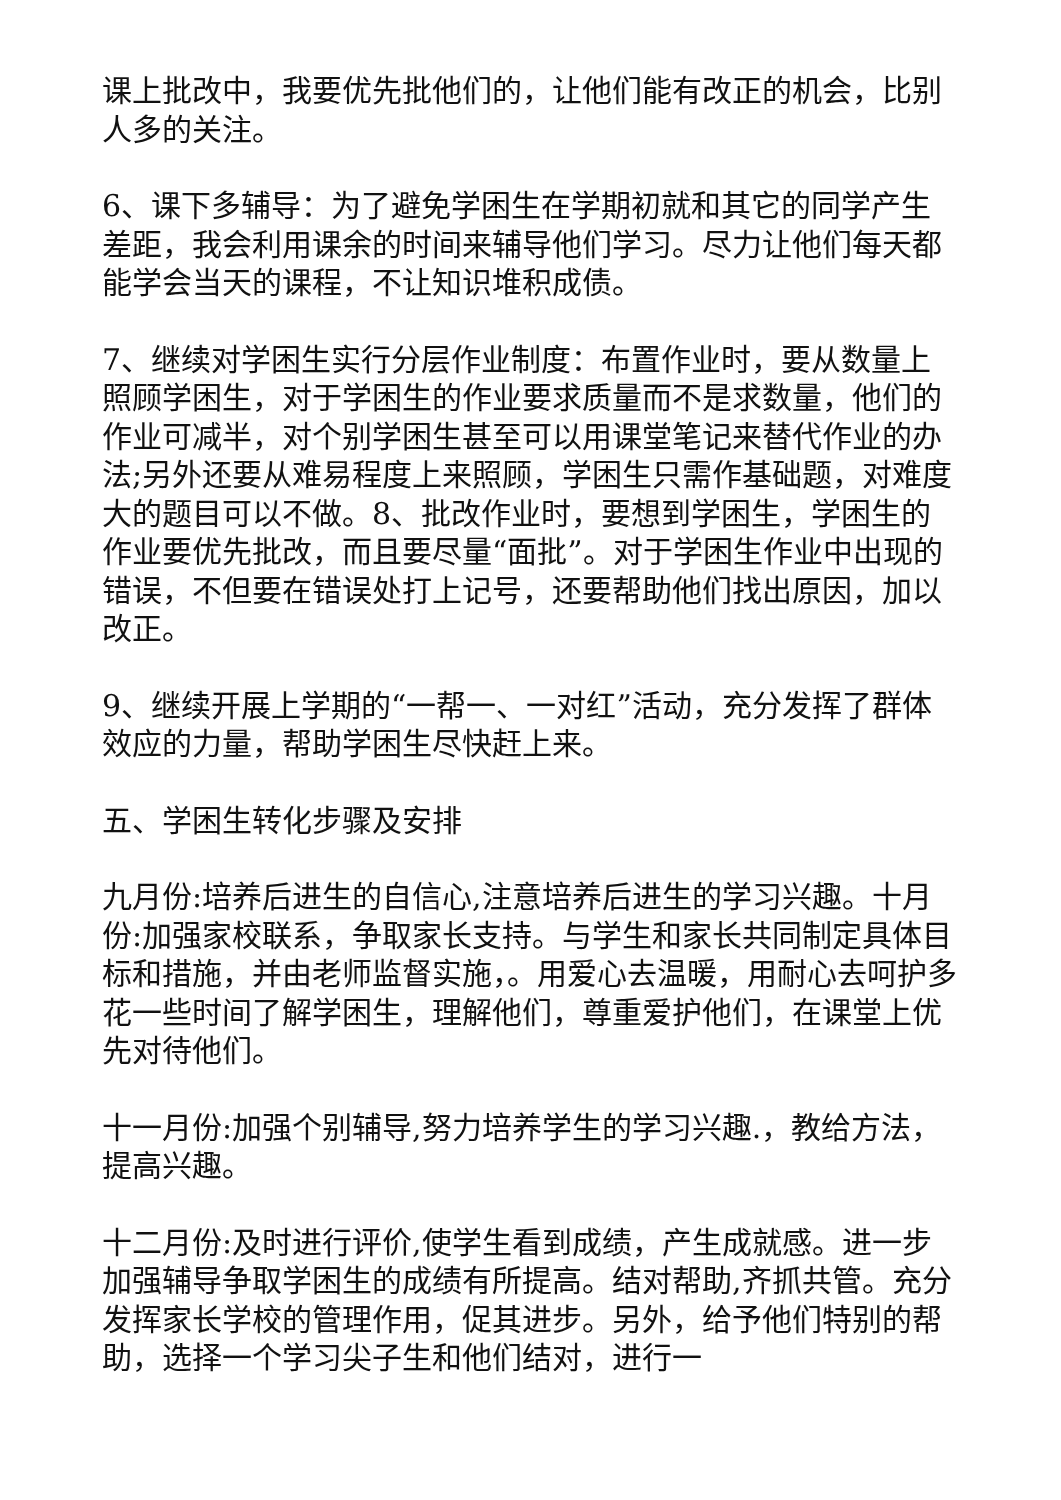课上批改中，我要优先批他们的，让他们能有改正的机会，比别人多的关注。
6、课下多辅导：为了避免学困生在学期初就和其它的同学产生差距，我会利用课余的时间来辅导他们学习。尽力让他们每天都能学会当天的课程，不让知识堆积成债。
7、继续对学困生实行分层作业制度：布置作业时，要从数量上照顾学困生，对于学困生的作业要求质量而不是求数量，他们的作业可减半，对个别学困生甚至可以用课堂笔记来替代作业的办法;另外还要从难易程度上来照顾，学困生只需作基础题，对难度大的题目可以不做。8、批改作业时，要想到学困生，学困生的作业要优先批改，而且要尽量“面批”。对于学困生作业中出现的错误，不但要在错误处打上记号，还要帮助他们找出原因，加以改正。
9、继续开展上学期的“一帮一、一对红”活动，充分发挥了群体效应的力量，帮助学困生尽快赶上来。
五、学困生转化步骤及安排
九月份:培养后进生的自信心,注意培养后进生的学习兴趣。十月份:加强家校联系，争取家长支持。与学生和家长共同制定具体目标和措施，并由老师监督实施，。用爱心去温暖，用耐心去呵护多花一些时间了解学困生，理解他们，尊重爱护他们，在课堂上优先对待他们。
十一月份:加强个别辅导,努力培养学生的学习兴趣.，教给方法，提高兴趣。
十二月份:及时进行评价,使学生看到成绩，产生成就感。进一步加强辅导争取学困生的成绩有所提高。结对帮助,齐抓共管。充分发挥家长学校的管理作用，促其进步。另外，给予他们特别的帮助，选择一个学习尖子生和他们结对，进行一